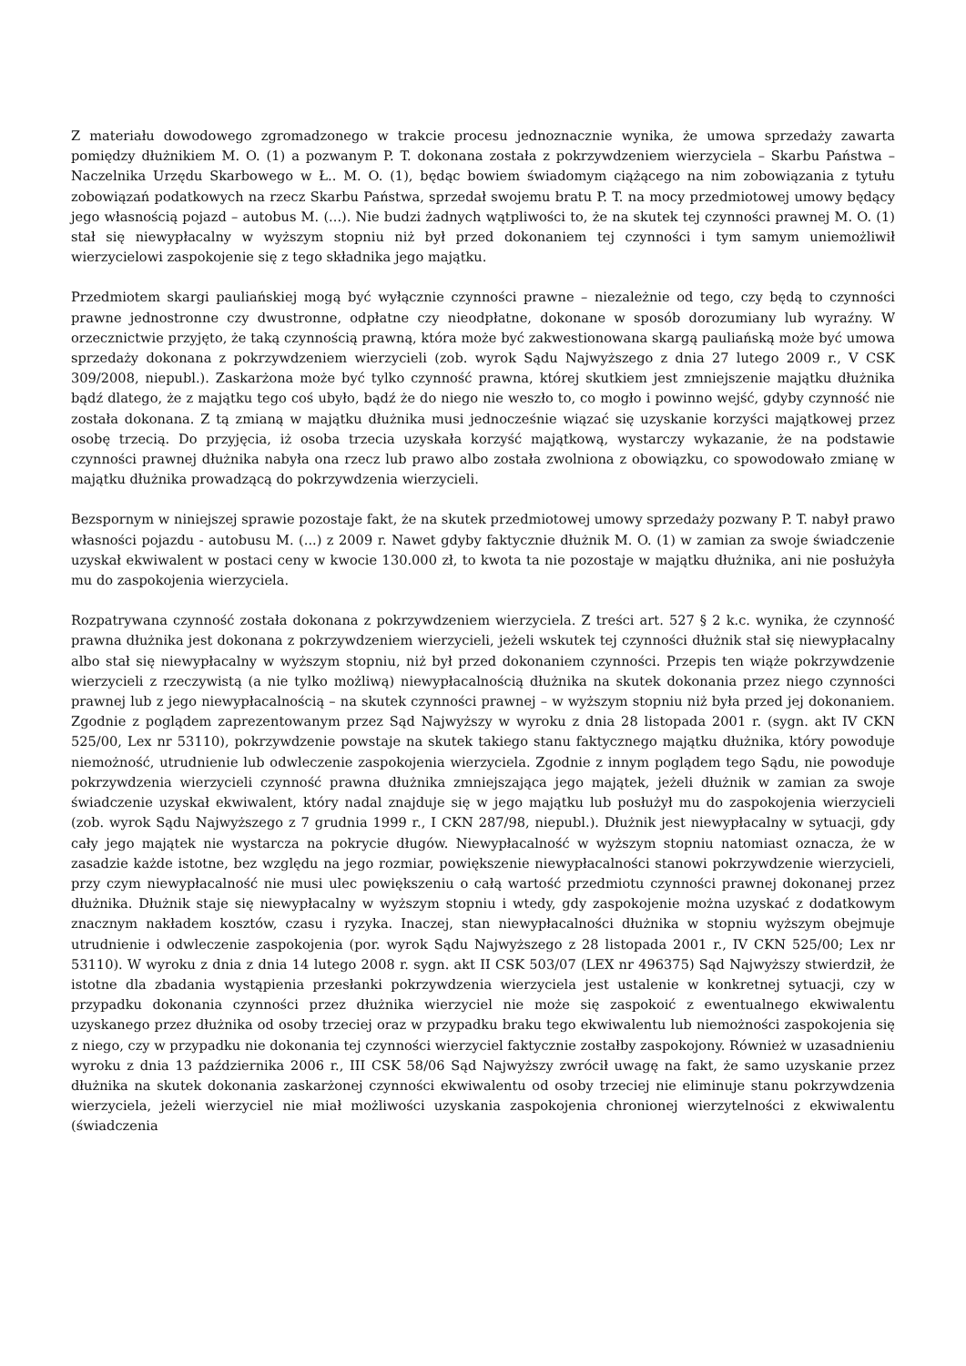Z materiału dowodowego zgromadzonego w trakcie procesu jednoznacznie wynika, że umowa sprzedaży zawarta pomiędzy dłużnikiem M. O. (1) a pozwanym P. T. dokonana została z pokrzywdzeniem wierzyciela – Skarbu Państwa – Naczelnika Urzędu Skarbowego w Ł.. M. O. (1), będąc bowiem świadomym ciążącego na nim zobowiązania z tytułu zobowiązań podatkowych na rzecz Skarbu Państwa, sprzedał swojemu bratu P. T. na mocy przedmiotowej umowy będący jego własnością pojazd – autobus M. (...). Nie budzi żadnych wątpliwości to, że na skutek tej czynności prawnej M. O. (1) stał się niewypłacalny w wyższym stopniu niż był przed dokonaniem tej czynności i tym samym uniemożliwił wierzycielowi zaspokojenie się z tego składnika jego majątku.
Przedmiotem skargi pauliańskiej mogą być wyłącznie czynności prawne – niezależnie od tego, czy będą to czynności prawne jednostronne czy dwustronne, odpłatne czy nieodpłatne, dokonane w sposób dorozumiany lub wyraźny. W orzecznictwie przyjęto, że taką czynnością prawną, która może być zakwestionowana skargą pauliańską może być umowa sprzedaży dokonana z pokrzywdzeniem wierzycieli (zob. wyrok Sądu Najwyższego z dnia 27 lutego 2009 r., V CSK 309/2008, niepubl.). Zaskarżona może być tylko czynność prawna, której skutkiem jest zmniejszenie majątku dłużnika bądź dlatego, że z majątku tego coś ubyło, bądź że do niego nie weszło to, co mogło i powinno wejść, gdyby czynność nie została dokonana. Z tą zmianą w majątku dłużnika musi jednocześnie wiązać się uzyskanie korzyści majątkowej przez osobę trzecią. Do przyjęcia, iż osoba trzecia uzyskała korzyść majątkową, wystarczy wykazanie, że na podstawie czynności prawnej dłużnika nabyła ona rzecz lub prawo albo została zwolniona z obowiązku, co spowodowało zmianę w majątku dłużnika prowadzącą do pokrzywdzenia wierzycieli.
Bezspornym w niniejszej sprawie pozostaje fakt, że na skutek przedmiotowej umowy sprzedaży pozwany P. T. nabył prawo własności pojazdu - autobusu M. (...) z 2009 r. Nawet gdyby faktycznie dłużnik M. O. (1) w zamian za swoje świadczenie uzyskał ekwiwalent w postaci ceny w kwocie 130.000 zł, to kwota ta nie pozostaje w majątku dłużnika, ani nie posłużyła mu do zaspokojenia wierzyciela.
Rozpatrywana czynność została dokonana z pokrzywdzeniem wierzyciela. Z treści art. 527 § 2 k.c. wynika, że czynność prawna dłużnika jest dokonana z pokrzywdzeniem wierzycieli, jeżeli wskutek tej czynności dłużnik stał się niewypłacalny albo stał się niewypłacalny w wyższym stopniu, niż był przed dokonaniem czynności. Przepis ten wiąże pokrzywdzenie wierzycieli z rzeczywistą (a nie tylko możliwą) niewypłacalnością dłużnika na skutek dokonania przez niego czynności prawnej lub z jego niewypłacalnością – na skutek czynności prawnej – w wyższym stopniu niż była przed jej dokonaniem. Zgodnie z poglądem zaprezentowanym przez Sąd Najwyższy w wyroku z dnia 28 listopada 2001 r. (sygn. akt IV CKN 525/00, Lex nr 53110), pokrzywdzenie powstaje na skutek takiego stanu faktycznego majątku dłużnika, który powoduje niemożność, utrudnienie lub odwleczenie zaspokojenia wierzyciela. Zgodnie z innym poglądem tego Sądu, nie powoduje pokrzywdzenia wierzycieli czynność prawna dłużnika zmniejszająca jego majątek, jeżeli dłużnik w zamian za swoje świadczenie uzyskał ekwiwalent, który nadal znajduje się w jego majątku lub posłużył mu do zaspokojenia wierzycieli (zob. wyrok Sądu Najwyższego z 7 grudnia 1999 r., I CKN 287/98, niepubl.). Dłużnik jest niewypłacalny w sytuacji, gdy cały jego majątek nie wystarcza na pokrycie długów. Niewypłacalność w wyższym stopniu natomiast oznacza, że w zasadzie każde istotne, bez względu na jego rozmiar, powiększenie niewypłacalności stanowi pokrzywdzenie wierzycieli, przy czym niewypłacalność nie musi ulec powiększeniu o całą wartość przedmiotu czynności prawnej dokonanej przez dłużnika. Dłużnik staje się niewypłacalny w wyższym stopniu i wtedy, gdy zaspokojenie można uzyskać z dodatkowym znacznym nakładem kosztów, czasu i ryzyka. Inaczej, stan niewypłacalności dłużnika w stopniu wyższym obejmuje utrudnienie i odwleczenie zaspokojenia (por. wyrok Sądu Najwyższego z 28 listopada 2001 r., IV CKN 525/00; Lex nr 53110). W wyroku z dnia z dnia 14 lutego 2008 r. sygn. akt II CSK 503/07 (LEX nr 496375) Sąd Najwyższy stwierdził, że istotne dla zbadania wystąpienia przesłanki pokrzywdzenia wierzyciela jest ustalenie w konkretnej sytuacji, czy w przypadku dokonania czynności przez dłużnika wierzyciel nie może się zaspokoić z ewentualnego ekwiwalentu uzyskanego przez dłużnika od osoby trzeciej oraz w przypadku braku tego ekwiwalentu lub niemożności zaspokojenia się z niego, czy w przypadku nie dokonania tej czynności wierzyciel faktycznie zostałby zaspokojony. Również w uzasadnieniu wyroku z dnia 13 października 2006 r., III CSK 58/06 Sąd Najwyższy zwrócił uwagę na fakt, że samo uzyskanie przez dłużnika na skutek dokonania zaskarżonej czynności ekwiwalentu od osoby trzeciej nie eliminuje stanu pokrzywdzenia wierzyciela, jeżeli wierzyciel nie miał możliwości uzyskania zaspokojenia chronionej wierzytelności z ekwiwalentu (świadczenia